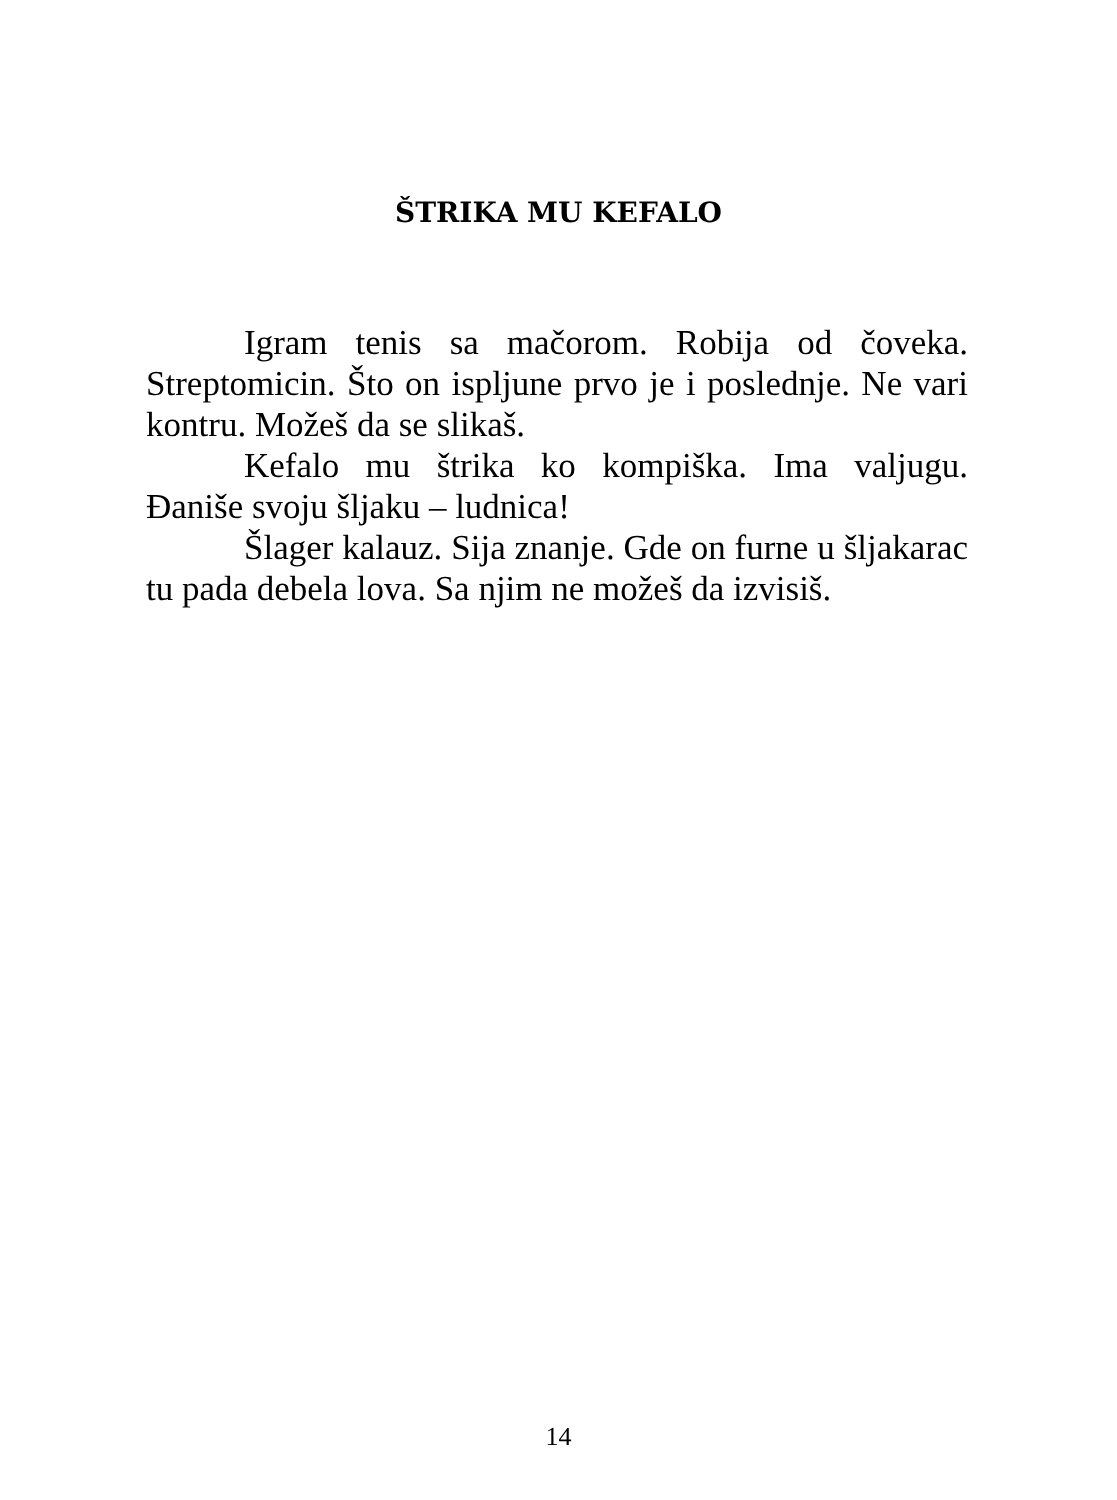ŠTRIKA MU KEFALO
Igram tenis sa mačorom. Robija od čoveka. Streptomicin. Što on ispljune prvo je i poslednje. Ne vari kontru. Možeš da se slikaš.
Kefalo mu štrika ko kompiška. Ima valjugu. Đaniše svoju šljaku – ludnica!
Šlager kalauz. Sija znanje. Gde on furne u šljakarac tu pada debela lova. Sa njim ne možeš da izvisiš.
14